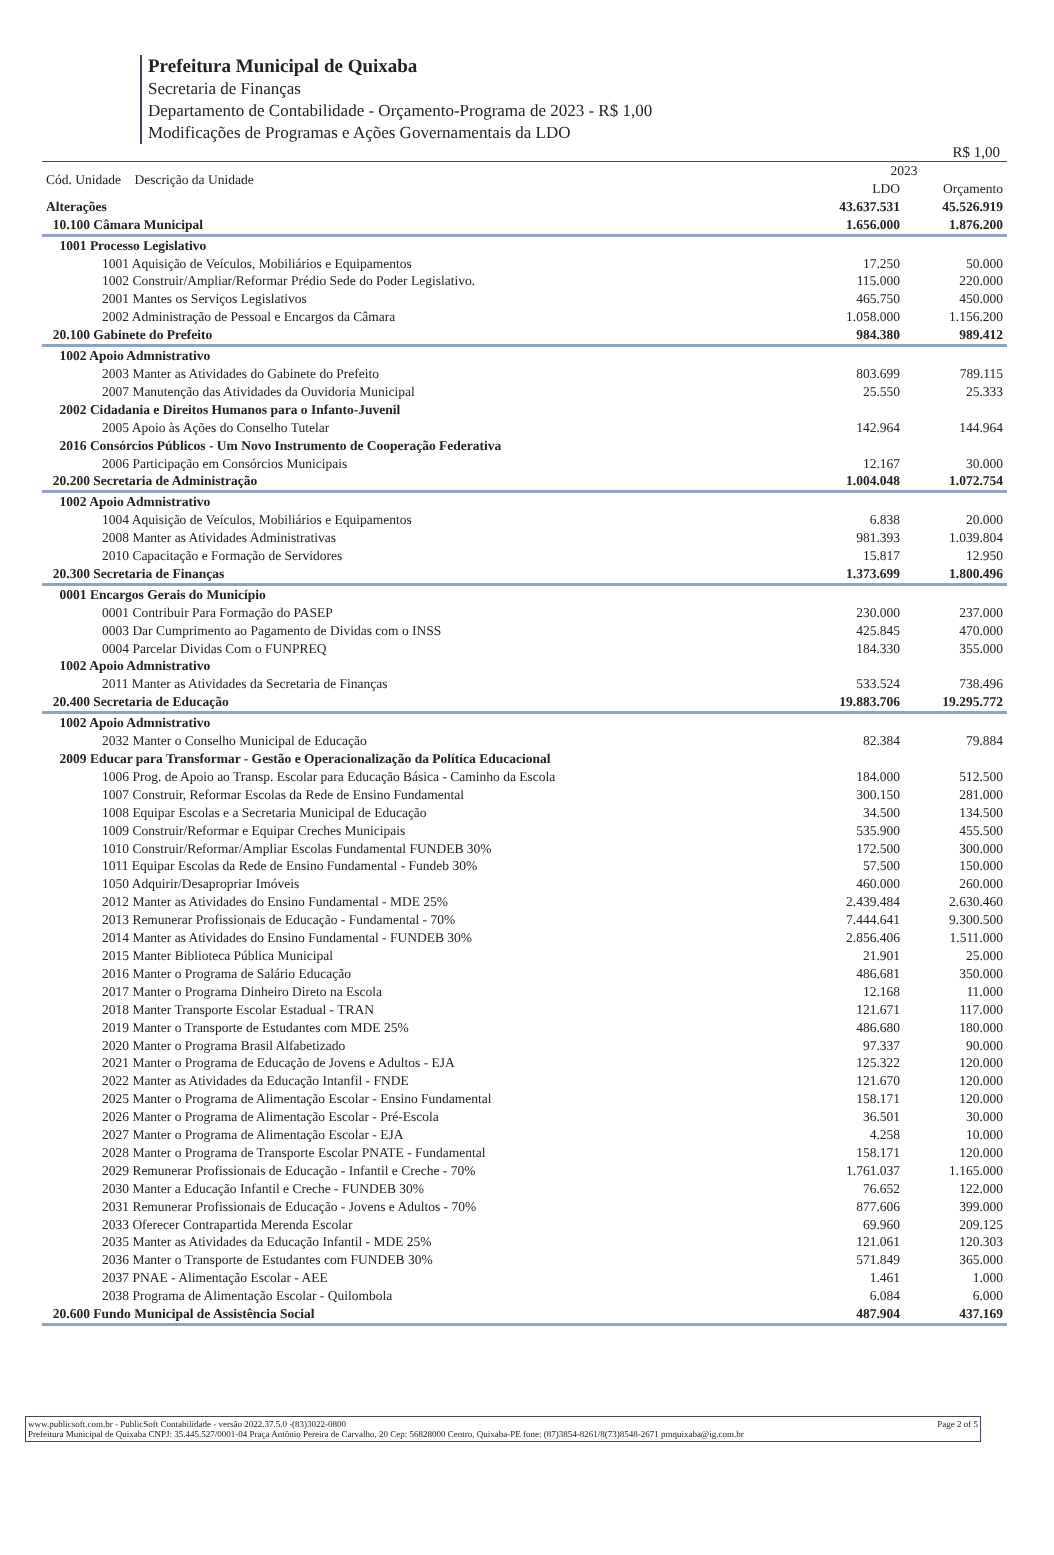Prefeitura Municipal de Quixaba
Secretaria de Finanças
Departamento de Contabilidade - Orçamento-Programa de 2023 - R$ 1,00
Modificações de Programas e Ações Governamentais da LDO
R$ 1,00
| Cód. Unidade Descrição da Unidade | 2023 | |
| --- | --- | --- |
| | LDO | Orçamento |
| Alterações | 43.637.531 | 45.526.919 |
| 10.100 Câmara Municipal | 1.656.000 | 1.876.200 |
| 1001 Processo Legislativo | | |
| 1001 Aquisição de Veículos, Mobiliários e Equipamentos | 17.250 | 50.000 |
| 1002 Construir/Ampliar/Reformar Prédio Sede do Poder Legislativo. | 115.000 | 220.000 |
| 2001 Mantes os Serviços Legislativos | 465.750 | 450.000 |
| 2002 Administração de Pessoal e Encargos da Câmara | 1.058.000 | 1.156.200 |
| 20.100 Gabinete do Prefeito | 984.380 | 989.412 |
| 1002 Apoio Admnistrativo | | |
| 2003 Manter as Atividades do Gabinete do Prefeito | 803.699 | 789.115 |
| 2007 Manutenção das Atividades da Ouvidoria Municipal | 25.550 | 25.333 |
| 2002 Cidadania e Direitos Humanos para o Infanto-Juvenil | | |
| 2005 Apoio às Ações do Conselho Tutelar | 142.964 | 144.964 |
| 2016 Consórcios Públicos - Um Novo Instrumento de Cooperação Federativa | | |
| 2006 Participação em Consórcios Municipais | 12.167 | 30.000 |
| 20.200 Secretaria de Administração | 1.004.048 | 1.072.754 |
| 1002 Apoio Admnistrativo | | |
| 1004 Aquisição de Veículos, Mobiliários e Equipamentos | 6.838 | 20.000 |
| 2008 Manter as Atividades Administrativas | 981.393 | 1.039.804 |
| 2010 Capacitação e Formação de Servidores | 15.817 | 12.950 |
| 20.300 Secretaria de Finanças | 1.373.699 | 1.800.496 |
| 0001 Encargos Gerais do Município | | |
| 0001 Contribuir Para Formação do PASEP | 230.000 | 237.000 |
| 0003 Dar Cumprimento ao Pagamento de Dividas com o INSS | 425.845 | 470.000 |
| 0004 Parcelar Dividas Com o FUNPREQ | 184.330 | 355.000 |
| 1002 Apoio Admnistrativo | | |
| 2011 Manter as Atividades da Secretaria de Finanças | 533.524 | 738.496 |
| 20.400 Secretaria de Educação | 19.883.706 | 19.295.772 |
| 1002 Apoio Admnistrativo | | |
| 2032 Manter o Conselho Municipal de Educação | 82.384 | 79.884 |
| 2009 Educar para Transformar - Gestão e Operacionalização da Política Educacional | | |
| 1006 Prog. de Apoio ao Transp. Escolar para Educação Básica - Caminho da Escola | 184.000 | 512.500 |
| 1007 Construir, Reformar Escolas da Rede de Ensino Fundamental | 300.150 | 281.000 |
| 1008 Equipar Escolas e a Secretaria Municipal de Educação | 34.500 | 134.500 |
| 1009 Construir/Reformar e Equipar Creches Municipais | 535.900 | 455.500 |
| 1010 Construir/Reformar/Ampliar Escolas Fundamental FUNDEB 30% | 172.500 | 300.000 |
| 1011 Equipar Escolas da Rede de Ensino Fundamental - Fundeb 30% | 57.500 | 150.000 |
| 1050 Adquirir/Desapropriar Imóveis | 460.000 | 260.000 |
| 2012 Manter as Atividades do Ensino Fundamental - MDE 25% | 2.439.484 | 2.630.460 |
| 2013 Remunerar Profissionais de Educação - Fundamental - 70% | 7.444.641 | 9.300.500 |
| 2014 Manter as Atividades do Ensino Fundamental - FUNDEB 30% | 2.856.406 | 1.511.000 |
| 2015 Manter Biblioteca Pública Municipal | 21.901 | 25.000 |
| 2016 Manter o Programa de Salário Educação | 486.681 | 350.000 |
| 2017 Manter o Programa Dinheiro Direto na Escola | 12.168 | 11.000 |
| 2018 Manter Transporte Escolar Estadual - TRAN | 121.671 | 117.000 |
| 2019 Manter o Transporte de Estudantes com MDE 25% | 486.680 | 180.000 |
| 2020 Manter o Programa Brasil Alfabetizado | 97.337 | 90.000 |
| 2021 Manter o Programa de Educação de Jovens e Adultos - EJA | 125.322 | 120.000 |
| 2022 Manter as Atividades da Educação Intanfil - FNDE | 121.670 | 120.000 |
| 2025 Manter o Programa de Alimentação Escolar - Ensino Fundamental | 158.171 | 120.000 |
| 2026 Manter o Programa de Alimentação Escolar - Pré-Escola | 36.501 | 30.000 |
| 2027 Manter o Programa de Alimentação Escolar - EJA | 4.258 | 10.000 |
| 2028 Manter o Programa de Transporte Escolar PNATE - Fundamental | 158.171 | 120.000 |
| 2029 Remunerar Profissionais de Educação - Infantil e Creche - 70% | 1.761.037 | 1.165.000 |
| 2030 Manter a Educação Infantil e Creche - FUNDEB 30% | 76.652 | 122.000 |
| 2031 Remunerar Profissionais de Educação - Jovens e Adultos - 70% | 877.606 | 399.000 |
| 2033 Oferecer Contrapartida Merenda Escolar | 69.960 | 209.125 |
| 2035 Manter as Atividades da Educação Infantil - MDE 25% | 121.061 | 120.303 |
| 2036 Manter o Transporte de Estudantes com FUNDEB 30% | 571.849 | 365.000 |
| 2037 PNAE - Alimentação Escolar - AEE | 1.461 | 1.000 |
| 2038 Programa de Alimentação Escolar - Quilombola | 6.084 | 6.000 |
| 20.600 Fundo Municipal de Assistência Social | 487.904 | 437.169 |
www.publicsoft.com.br - PublicSoft Contabilidade - versão 2022.37.5.0 -(83)3022-0800 Page 2 of 5
Prefeitura Municipal de Quixaba CNPJ: 35.445.527/0001-04 Praça Antônio Pereira de Carvalho, 20 Cep: 56828000 Centro, Quixaba-PE fone: (87)3854-8261/8(73)8548-2671 pmquixaba@ig.com.br